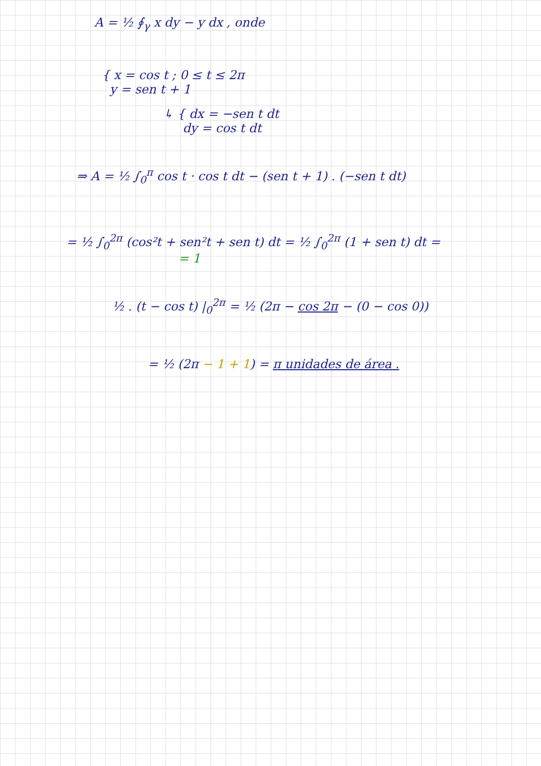A = ½ ∮<sub>γ</sub> x dy − y dx , onde
{ x = cos t ; 0 ≤ t ≤ 2π
y = sen t + 1
↳ { dx = −sen t dt
dy = cos t dt
⇒ A = ½ ∫<sub>0</sub><sup>π</sup> cos t · cos t dt − (sen t + 1) . (−sen t dt)
= ½ ∫<sub>0</sub><sup>2π</sup> (cos²t + sen²t + sen t) dt = ½ ∫<sub>0</sub><sup>2π</sup> (1 + sen t) dt =
= 1
½ . (t − cos t) |<sub>0</sub><sup>2π</sup> = ½ (2π − cos 2π − (0 − cos 0))
= ½ (2π − 1 + 1) = π unidades de área .